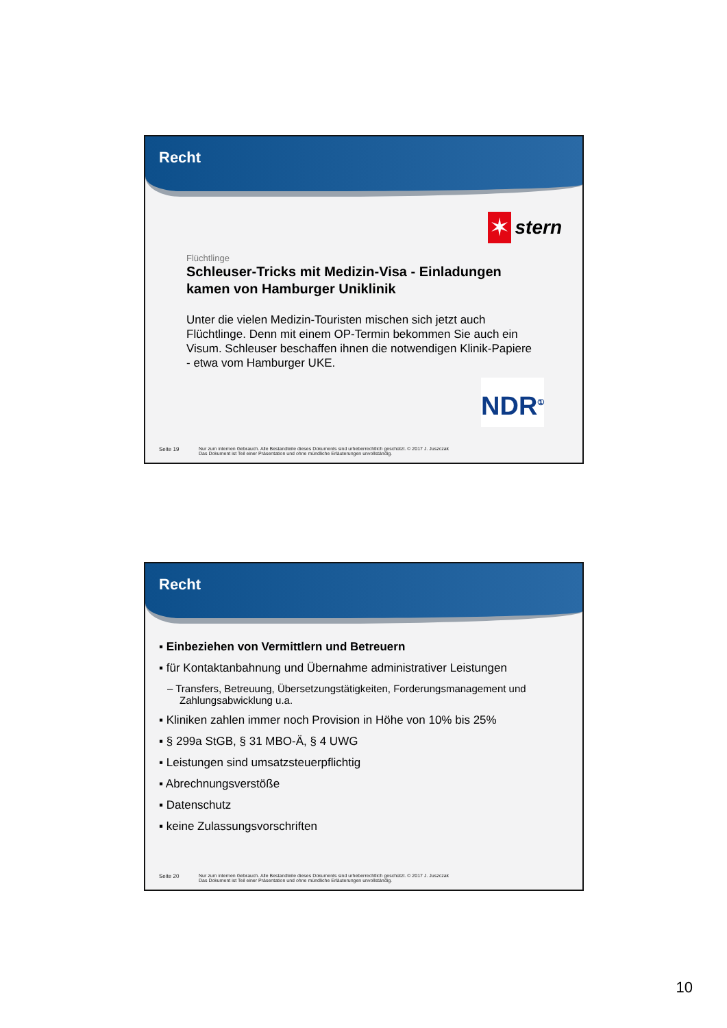Recht
✶
stern
Flüchtlinge
Schleuser-Tricks mit Medizin-Visa - Einladungen kamen von Hamburger Uniklinik
Unter die vielen Medizin-Touristen mischen sich jetzt auch Flüchtlinge. Denn mit einem OP-Termin bekommen Sie auch ein Visum. Schleuser beschaffen ihnen die notwendigen Klinik-Papiere - etwa vom Hamburger UKE.
NDR<sup>①</sup>
Seite 19 Nur zum internen Gebrauch. Alle Bestandteile dieses Dokuments sind urheberrechtlich geschützt. © 2017 J. Juszczak
Das Dokument ist Teil einer Präsentation und ohne mündliche Erläuterungen unvollständig.
Recht
▪ Einbeziehen von Vermittlern und Betreuern
▪ für Kontaktanbahnung und Übernahme administrativer Leistungen
– Transfers, Betreuung, Übersetzungstätigkeiten, Forderungsmanagement und Zahlungsabwicklung u.a.
▪ Kliniken zahlen immer noch Provision in Höhe von 10% bis 25%
▪ § 299a StGB, § 31 MBO-Ä, § 4 UWG
▪ Leistungen sind umsatzsteuerpflichtig
▪ Abrechnungsverstöße
▪ Datenschutz
▪ keine Zulassungsvorschriften
Seite 20 Nur zum internen Gebrauch. Alle Bestandteile dieses Dokuments sind urheberrechtlich geschützt. © 2017 J. Juszczak
Das Dokument ist Teil einer Präsentation und ohne mündliche Erläuterungen unvollständig.
10